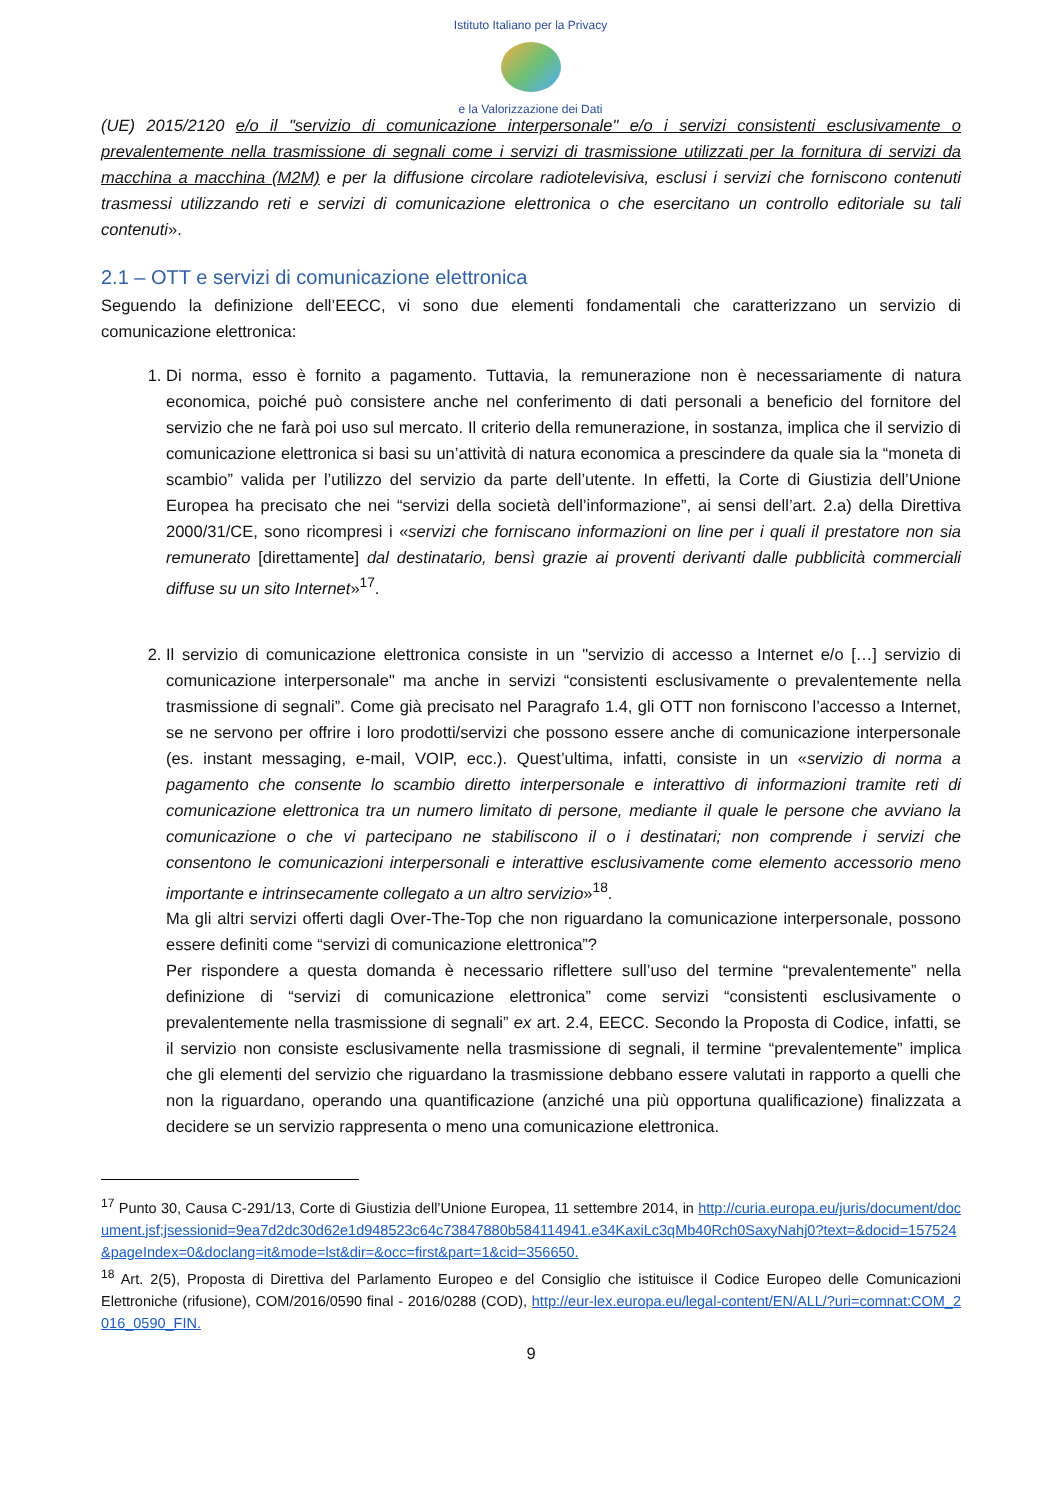Istituto Italiano per la Privacy
e la Valorizzazione dei Dati
(UE) 2015/2120 e/o il "servizio di comunicazione interpersonale" e/o i servizi consistenti esclusivamente o prevalentemente nella trasmissione di segnali come i servizi di trasmissione utilizzati per la fornitura di servizi da macchina a macchina (M2M) e per la diffusione circolare radiotelevisiva, esclusi i servizi che forniscono contenuti trasmessi utilizzando reti e servizi di comunicazione elettronica o che esercitano un controllo editoriale su tali contenuti».
2.1 – OTT e servizi di comunicazione elettronica
Seguendo la definizione dell’EECC, vi sono due elementi fondamentali che caratterizzano un servizio di comunicazione elettronica:
1. Di norma, esso è fornito a pagamento. Tuttavia, la remunerazione non è necessariamente di natura economica, poiché può consistere anche nel conferimento di dati personali a beneficio del fornitore del servizio che ne farà poi uso sul mercato. Il criterio della remunerazione, in sostanza, implica che il servizio di comunicazione elettronica si basi su un’attività di natura economica a prescindere da quale sia la “moneta di scambio” valida per l’utilizzo del servizio da parte dell’utente. In effetti, la Corte di Giustizia dell’Unione Europea ha precisato che nei “servizi della società dell’informazione”, ai sensi dell’art. 2.a) della Direttiva 2000/31/CE, sono ricompresi i «servizi che forniscano informazioni on line per i quali il prestatore non sia remunerato [direttamente] dal destinatario, bensì grazie ai proventi derivanti dalle pubblicità commerciali diffuse su un sito Internet»<sup>17</sup>.
2. Il servizio di comunicazione elettronica consiste in un "servizio di accesso a Internet e/o […] servizio di comunicazione interpersonale" ma anche in servizi “consistenti esclusivamente o prevalentemente nella trasmissione di segnali”. Come già precisato nel Paragrafo 1.4, gli OTT non forniscono l’accesso a Internet, se ne servono per offrire i loro prodotti/servizi che possono essere anche di comunicazione interpersonale (es. instant messaging, e-mail, VOIP, ecc.). Quest’ultima, infatti, consiste in un «servizio di norma a pagamento che consente lo scambio diretto interpersonale e interattivo di informazioni tramite reti di comunicazione elettronica tra un numero limitato di persone, mediante il quale le persone che avviano la comunicazione o che vi partecipano ne stabiliscono il o i destinatari; non comprende i servizi che consentono le comunicazioni interpersonali e interattive esclusivamente come elemento accessorio meno importante e intrinsecamente collegato a un altro servizio»<sup>18</sup>.
Ma gli altri servizi offerti dagli Over-The-Top che non riguardano la comunicazione interpersonale, possono essere definiti come “servizi di comunicazione elettronica”?
Per rispondere a questa domanda è necessario riflettere sull’uso del termine “prevalentemente” nella definizione di “servizi di comunicazione elettronica” come servizi “consistenti esclusivamente o prevalentemente nella trasmissione di segnali” ex art. 2.4, EECC. Secondo la Proposta di Codice, infatti, se il servizio non consiste esclusivamente nella trasmissione di segnali, il termine “prevalentemente” implica che gli elementi del servizio che riguardano la trasmissione debbano essere valutati in rapporto a quelli che non la riguardano, operando una quantificazione (anziché una più opportuna qualificazione) finalizzata a decidere se un servizio rappresenta o meno una comunicazione elettronica.
<sup>17</sup> Punto 30, Causa C-291/13, Corte di Giustizia dell’Unione Europea, 11 settembre 2014, in http://curia.europa.eu/juris/document/document.jsf;jsessionid=9ea7d2dc30d62e1d948523c64c73847880b584114941.e34KaxiLc3qMb40Rch0SaxyNahj0?text=&docid=157524&pageIndex=0&doclang=it&mode=lst&dir=&occ=first&part=1&cid=356650.
<sup>18</sup> Art. 2(5), Proposta di Direttiva del Parlamento Europeo e del Consiglio che istituisce il Codice Europeo delle Comunicazioni Elettroniche (rifusione), COM/2016/0590 final - 2016/0288 (COD), http://eur-lex.europa.eu/legal-content/EN/ALL/?uri=comnat:COM_2016_0590_FIN.
9